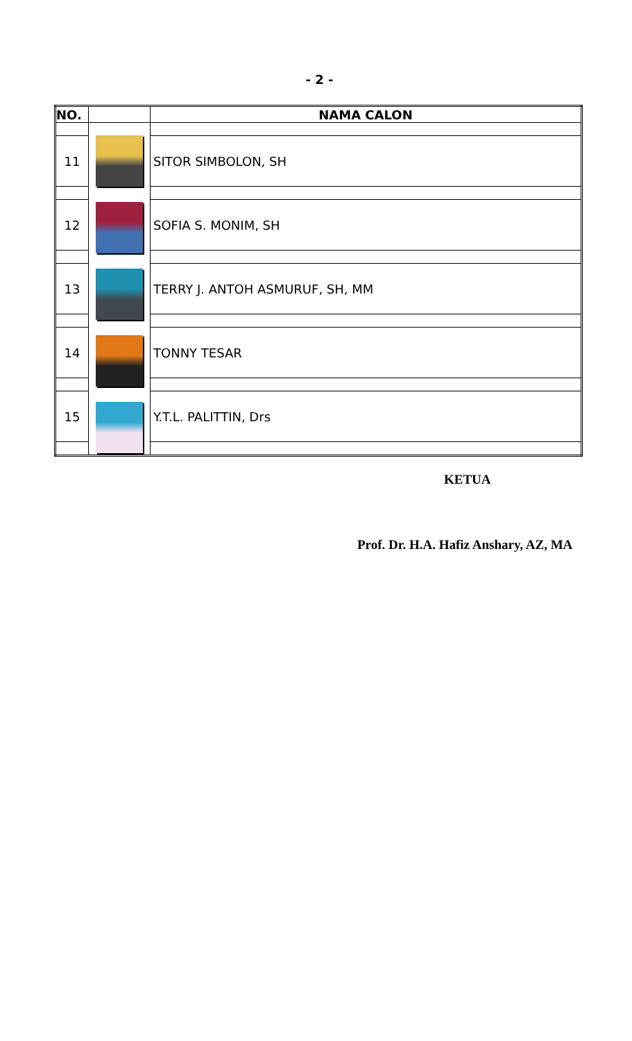- 2 -
| NO. | | NAMA CALON |
| --- | --- | --- |
| 11 | | SITOR SIMBOLON, SH |
| 12 | | SOFIA S. MONIM, SH |
| 13 | | TERRY J. ANTOH ASMURUF, SH, MM |
| 14 | | TONNY TESAR |
| 15 | | Y.T.L. PALITTIN, Drs |
KETUA
Prof. Dr. H.A. Hafiz Anshary, AZ, MA